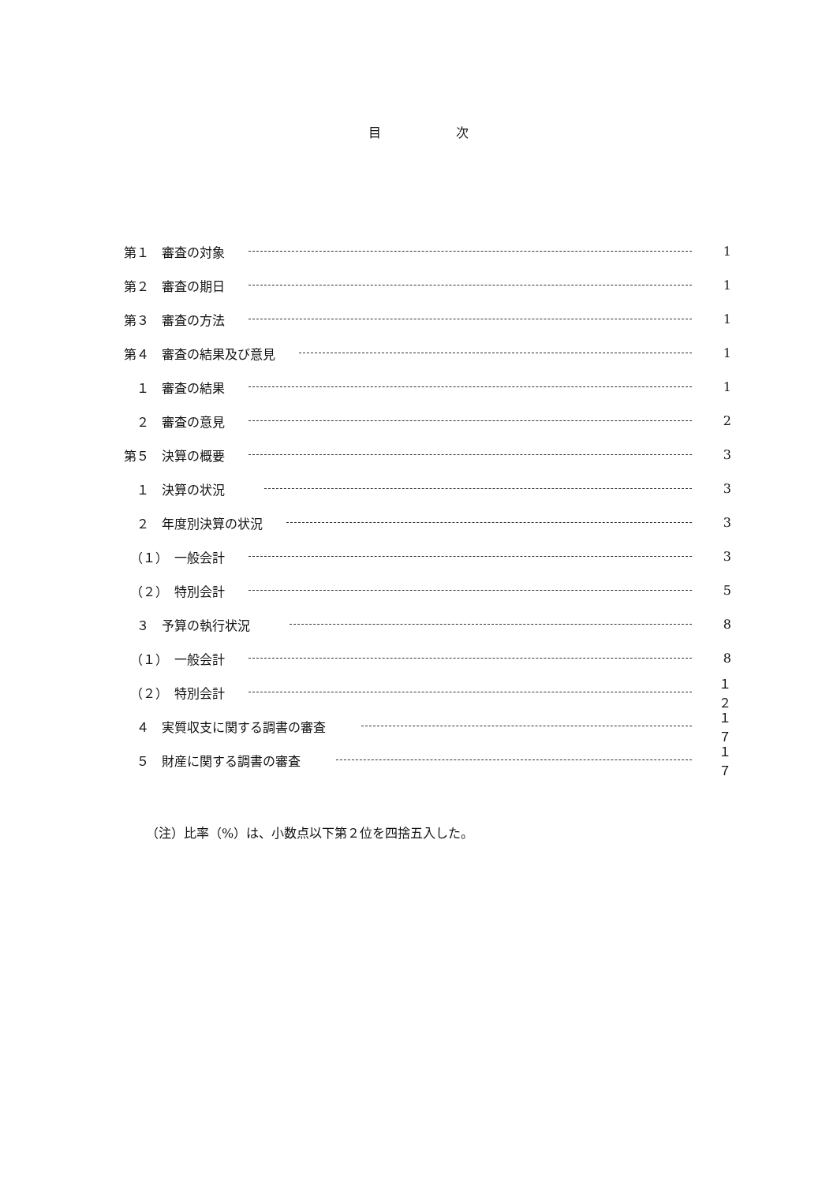目 次
第１　審査の対象 1
第２　審査の期日 1
第３　審査の方法 1
第４　審査の結果及び意見 1
　１　審査の結果 1
　２　審査の意見 2
第５　決算の概要 3
　１　決算の状況 3
　２　年度別決算の状況 3
　（１）　一般会計 3
　（２）　特別会計 5
　３　予算の執行状況 8
　（１）　一般会計 8
　（２）　特別会計 １２
　４　実質収支に関する調書の審査 １７
　５　財産に関する調書の審査 １７
（注）比率（%）は、小数点以下第２位を四捨五入した。